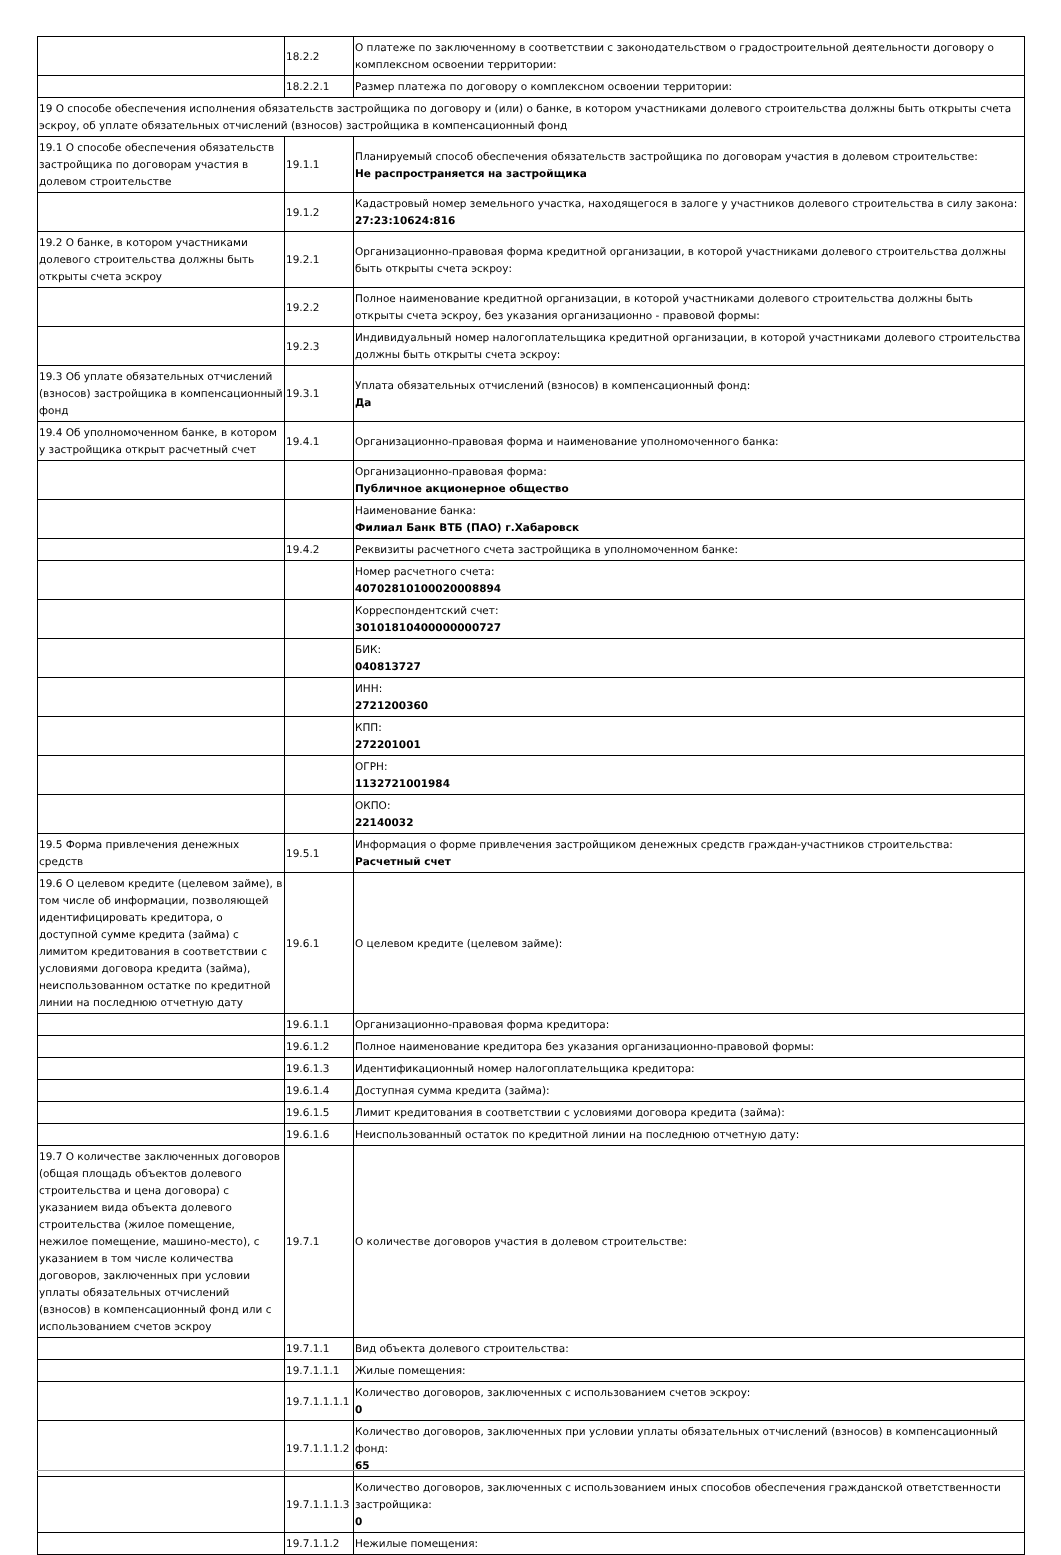| | 18.2.2 | О платеже по заключенному в соответствии с законодательством о градостроительной деятельности договору о комплексном освоении территории: |
| | 18.2.2.1 | Размер платежа по договору о комплексном освоении территории: |
| 19 О способе обеспечения исполнения обязательств застройщика по договору и (или) о банке, в котором участниками долевого строительства должны быть открыты счета эскроу, об уплате обязательных отчислений (взносов) застройщика в компенсационный фонд | | |
| 19.1 О способе обеспечения обязательств застройщика по договорам участия в долевом строительстве | 19.1.1 | Планируемый способ обеспечения обязательств застройщика по договорам участия в долевом строительстве: Не распространяется на застройщика |
| | 19.1.2 | Кадастровый номер земельного участка, находящегося в залоге у участников долевого строительства в силу закона: 27:23:10624:816 |
| 19.2 О банке, в котором участниками долевого строительства должны быть открыты счета эскроу | 19.2.1 | Организационно-правовая форма кредитной организации, в которой участниками долевого строительства должны быть открыты счета эскроу: |
| | 19.2.2 | Полное наименование кредитной организации, в которой участниками долевого строительства должны быть открыты счета эскроу, без указания организационно - правовой формы: |
| | 19.2.3 | Индивидуальный номер налогоплательщика кредитной организации, в которой участниками долевого строительства должны быть открыты счета эскроу: |
| 19.3 Об уплате обязательных отчислений (взносов) застройщика в компенсационный фонд | 19.3.1 | Уплата обязательных отчислений (взносов) в компенсационный фонд: Да |
| 19.4 Об уполномоченном банке, в котором у застройщика открыт расчетный счет | 19.4.1 | Организационно-правовая форма и наименование уполномоченного банка: |
| | | Организационно-правовая форма: Публичное акционерное общество |
| | | Наименование банка: Филиал Банк ВТБ (ПАО) г.Хабаровск |
| | 19.4.2 | Реквизиты расчетного счета застройщика в уполномоченном банке: |
| | | Номер расчетного счета: 40702810100020008894 |
| | | Корреспондентский счет: 30101810400000000727 |
| | | БИК: 040813727 |
| | | ИНН: 2721200360 |
| | | КПП: 272201001 |
| | | ОГРН: 1132721001984 |
| | | ОКПО: 22140032 |
| 19.5 Форма привлечения денежных средств | 19.5.1 | Информация о форме привлечения застройщиком денежных средств граждан-участников строительства: Расчетный счет |
| 19.6 О целевом кредите (целевом займе), в том числе об информации, позволяющей идентифицировать кредитора, о доступной сумме кредита (займа) с лимитом кредитования в соответствии с условиями договора кредита (займа), неиспользованном остатке по кредитной линии на последнюю отчетную дату | 19.6.1 | О целевом кредите (целевом займе): |
| | 19.6.1.1 | Организационно-правовая форма кредитора: |
| | 19.6.1.2 | Полное наименование кредитора без указания организационно-правовой формы: |
| | 19.6.1.3 | Идентификационный номер налогоплательщика кредитора: |
| | 19.6.1.4 | Доступная сумма кредита (займа): |
| | 19.6.1.5 | Лимит кредитования в соответствии с условиями договора кредита (займа): |
| | 19.6.1.6 | Неиспользованный остаток по кредитной линии на последнюю отчетную дату: |
| 19.7 О количестве заключенных договоров (общая площадь объектов долевого строительства и цена договора) с указанием вида объекта долевого строительства (жилое помещение, нежилое помещение, машино-место), с указанием в том числе количества договоров, заключенных при условии уплаты обязательных отчислений (взносов) в компенсационный фонд или с использованием счетов эскроу | 19.7.1 | О количестве договоров участия в долевом строительстве: |
| | 19.7.1.1 | Вид объекта долевого строительства: |
| | 19.7.1.1.1 | Жилые помещения: |
| | 19.7.1.1.1.1 | Количество договоров, заключенных с использованием счетов эскроу: 0 |
| | 19.7.1.1.1.2 | Количество договоров, заключенных при условии уплаты обязательных отчислений (взносов) в компенсационный фонд: 65 |
| | 19.7.1.1.1.3 | Количество договоров, заключенных с использованием иных способов обеспечения гражданской ответственности застройщика: 0 |
| | 19.7.1.1.2 | Нежилые помещения: |